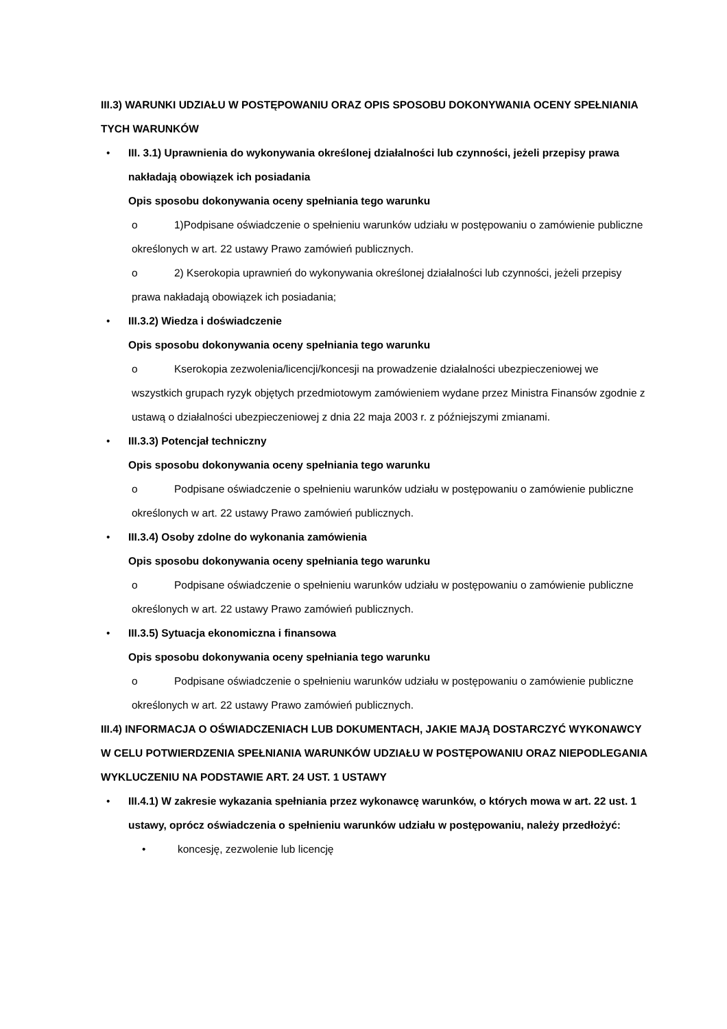III.3) WARUNKI UDZIAŁU W POSTĘPOWANIU ORAZ OPIS SPOSOBU DOKONYWANIA OCENY SPEŁNIANIA TYCH WARUNKÓW
• III. 3.1) Uprawnienia do wykonywania określonej działalności lub czynności, jeżeli przepisy prawa nakładają obowiązek ich posiadania
Opis sposobu dokonywania oceny spełniania tego warunku
o 1)Podpisane oświadczenie o spełnieniu warunków udziału w postępowaniu o zamówienie publiczne określonych w art. 22 ustawy Prawo zamówień publicznych.
o 2) Kserokopia uprawnień do wykonywania określonej działalności lub czynności, jeżeli przepisy prawa nakładają obowiązek ich posiadania;
• III.3.2) Wiedza i doświadczenie
Opis sposobu dokonywania oceny spełniania tego warunku
o Kserokopia zezwolenia/licencji/koncesji na prowadzenie działalności ubezpieczeniowej we wszystkich grupach ryzyk objętych przedmiotowym zamówieniem wydane przez Ministra Finansów zgodnie z ustawą o działalności ubezpieczeniowej z dnia 22 maja 2003 r. z późniejszymi zmianami.
• III.3.3) Potencjał techniczny
Opis sposobu dokonywania oceny spełniania tego warunku
o Podpisane oświadczenie o spełnieniu warunków udziału w postępowaniu o zamówienie publiczne określonych w art. 22 ustawy Prawo zamówień publicznych.
• III.3.4) Osoby zdolne do wykonania zamówienia
Opis sposobu dokonywania oceny spełniania tego warunku
o Podpisane oświadczenie o spełnieniu warunków udziału w postępowaniu o zamówienie publiczne określonych w art. 22 ustawy Prawo zamówień publicznych.
• III.3.5) Sytuacja ekonomiczna i finansowa
Opis sposobu dokonywania oceny spełniania tego warunku
o Podpisane oświadczenie o spełnieniu warunków udziału w postępowaniu o zamówienie publiczne określonych w art. 22 ustawy Prawo zamówień publicznych.
III.4) INFORMACJA O OŚWIADCZENIACH LUB DOKUMENTACH, JAKIE MAJĄ DOSTARCZYĆ WYKONAWCY W CELU POTWIERDZENIA SPEŁNIANIA WARUNKÓW UDZIAŁU W POSTĘPOWANIU ORAZ NIEPODLEGANIA WYKLUCZENIU NA PODSTAWIE ART. 24 UST. 1 USTAWY
• III.4.1) W zakresie wykazania spełniania przez wykonawcę warunków, o których mowa w art. 22 ust. 1 ustawy, oprócz oświadczenia o spełnieniu warunków udziału w postępowaniu, należy przedłożyć:
• koncesję, zezwolenie lub licencję